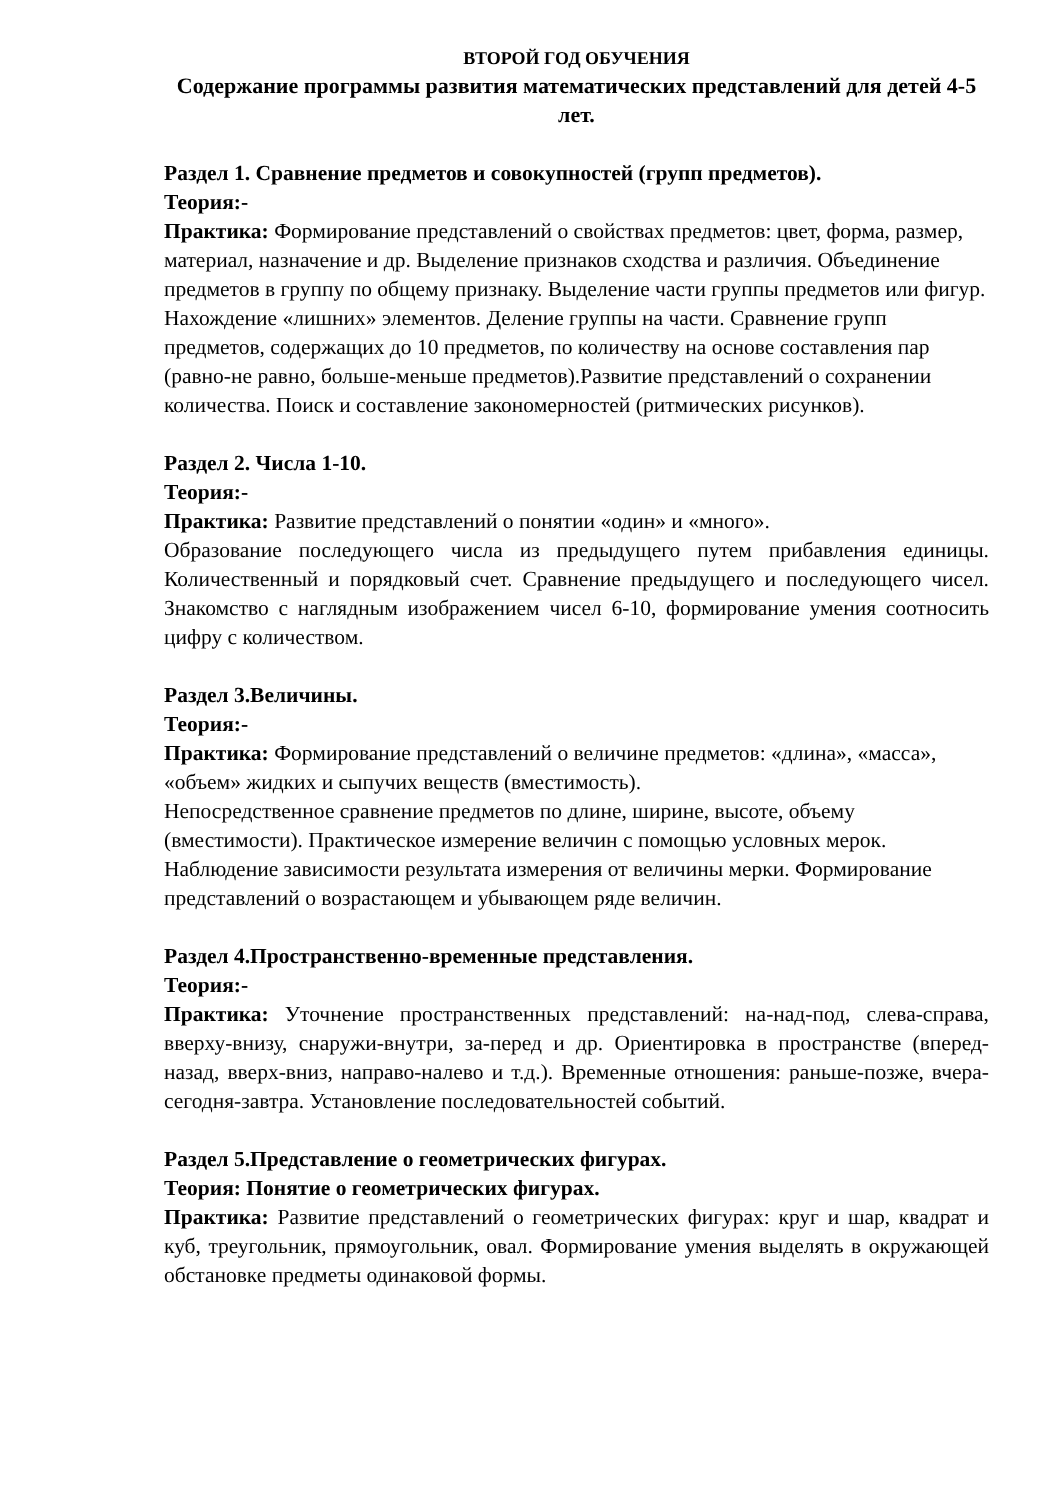ВТОРОЙ ГОД ОБУЧЕНИЯ
Содержание программы развития математических представлений для детей 4-5 лет.
Раздел 1. Сравнение предметов и совокупностей (групп предметов).
Теория:-
Практика: Формирование представлений о свойствах предметов: цвет, форма, размер, материал, назначение и др. Выделение признаков сходства и различия. Объединение предметов в группу по общему признаку. Выделение части группы предметов или фигур. Нахождение «лишних» элементов. Деление группы на части. Сравнение групп предметов, содержащих до 10 предметов, по количеству на основе составления пар (равно-не равно, больше-меньше предметов).Развитие представлений о сохранении количества. Поиск и составление закономерностей (ритмических рисунков).
Раздел 2. Числа 1-10.
Теория:-
Практика: Развитие представлений о понятии «один» и «много».
Образование последующего числа из предыдущего путем прибавления единицы. Количественный и порядковый счет. Сравнение предыдущего и последующего чисел. Знакомство с наглядным изображением чисел 6-10, формирование умения соотносить цифру с количеством.
Раздел 3.Величины.
Теория:-
Практика: Формирование представлений о величине предметов: «длина», «масса», «объем» жидких и сыпучих веществ (вместимость).
Непосредственное сравнение предметов по длине, ширине, высоте, объему (вместимости). Практическое измерение величин с помощью условных мерок. Наблюдение зависимости результата измерения от величины мерки. Формирование представлений о возрастающем и убывающем ряде величин.
Раздел 4.Пространственно-временные представления.
Теория:-
Практика: Уточнение пространственных представлений: на-над-под, слева-справа, вверху-внизу, снаружи-внутри, за-перед и др. Ориентировка в пространстве (вперед-назад, вверх-вниз, направо-налево и т.д.). Временные отношения: раньше-позже, вчера-сегодня-завтра. Установление последовательностей событий.
Раздел 5.Представление о геометрических фигурах.
Теория: Понятие о геометрических фигурах.
Практика: Развитие представлений о геометрических фигурах: круг и шар, квадрат и куб, треугольник, прямоугольник, овал. Формирование умения выделять в окружающей обстановке предметы одинаковой формы.